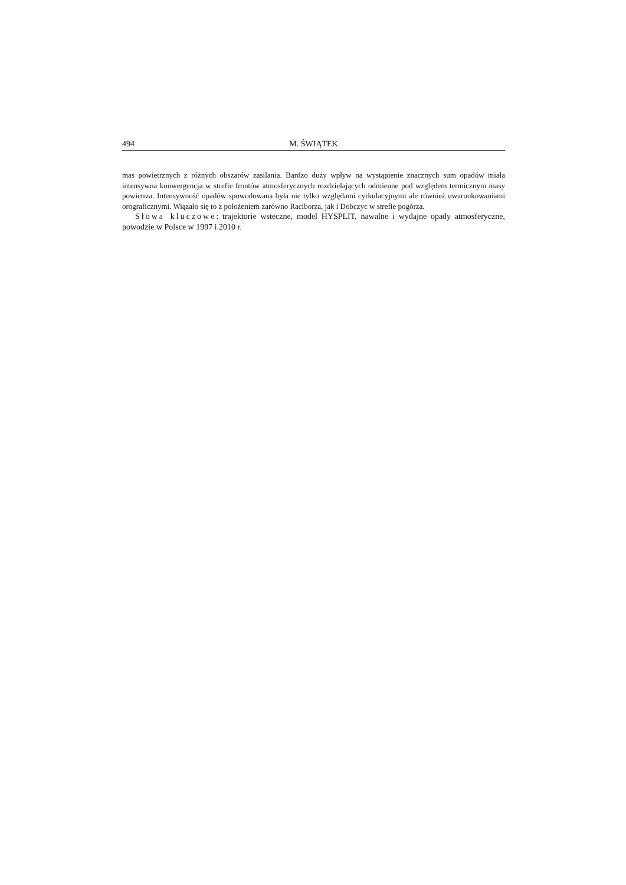494 M. ŚWIĄTEK
mas powietrznych z różnych obszarów zasilania. Bardzo duży wpływ na wystąpienie znacznych sum opadów miała intensywna konwergencja w strefie frontów atmosferycznych rozdzielających odmienne pod względem termicznym masy powietrza. Intensywność opadów spowodowana była nie tylko względami cyrkulacyjnymi ale również uwarunkowaniami orograficznymi. Wiązało się to z położeniem zarówno Raciborza, jak i Dobczyc w strefie pogórza.
Słowa kluczowe: trajektorie wsteczne, model HYSPLIT, nawalne i wydajne opady atmosferyczne, powodzie w Polsce w 1997 i 2010 r.